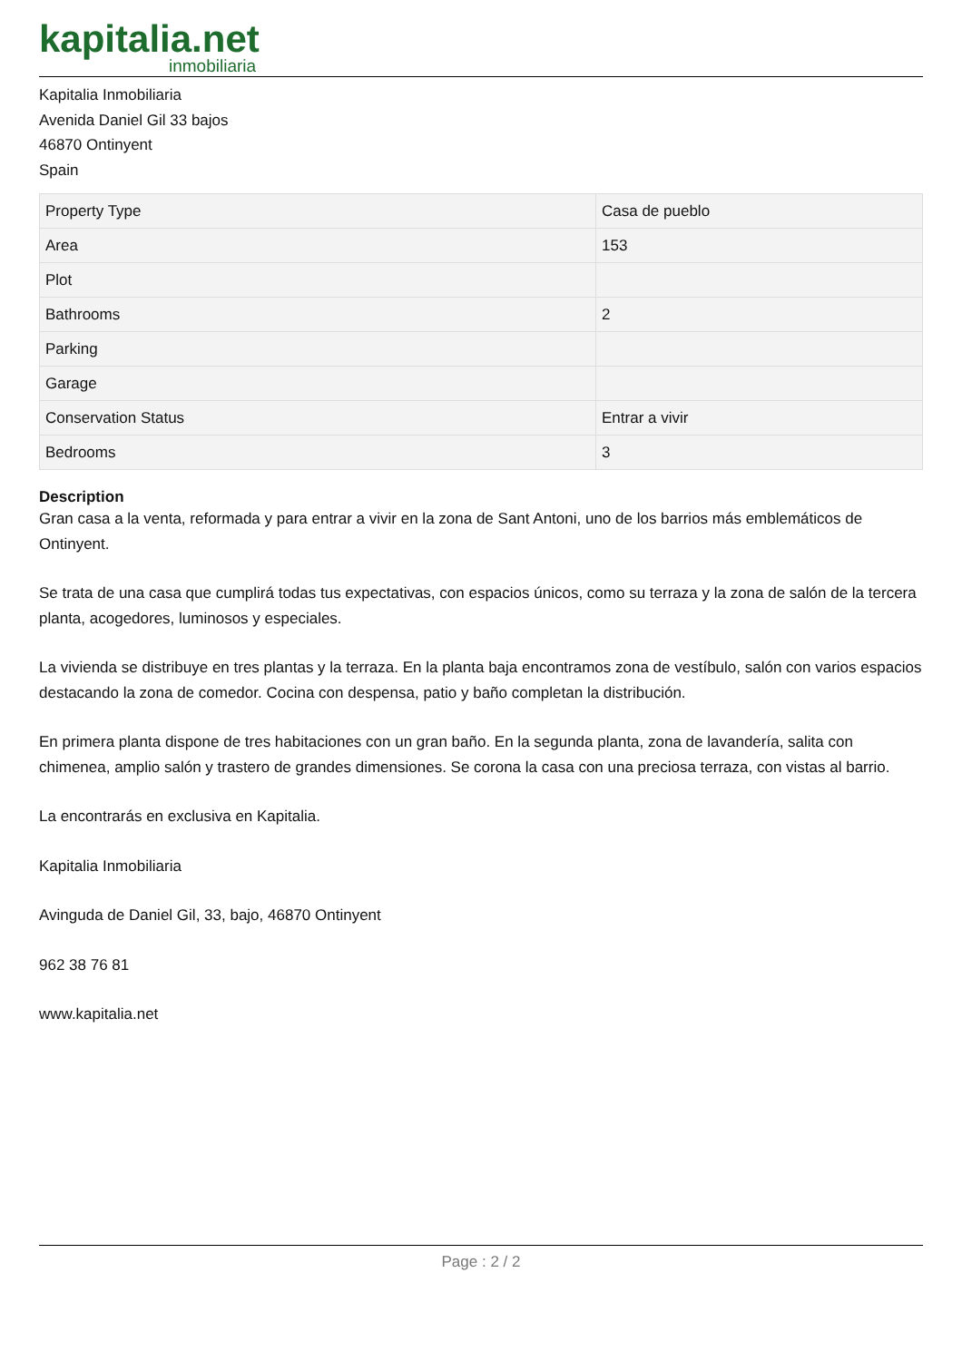kapitalia.net
inmobiliaria
Kapitalia Inmobiliaria
Avenida Daniel Gil 33 bajos
46870 Ontinyent
Spain
| Property Type | Casa de pueblo |
| Area | 153 |
| Plot | |
| Bathrooms | 2 |
| Parking | |
| Garage | |
| Conservation Status | Entrar a vivir |
| Bedrooms | 3 |
Description
Gran casa a la venta, reformada y para entrar a vivir en la zona de Sant Antoni, uno de los barrios más emblemáticos de Ontinyent.
Se trata de una casa que cumplirá todas tus expectativas, con espacios únicos, como su terraza y la zona de salón de la tercera planta, acogedores, luminosos y especiales.
La vivienda se distribuye en tres plantas y la terraza. En la planta baja encontramos zona de vestíbulo, salón con varios espacios destacando la zona de comedor. Cocina con despensa, patio y baño completan la distribución.
En primera planta dispone de tres habitaciones con un gran baño. En la segunda planta, zona de lavandería, salita con chimenea, amplio salón y trastero de grandes dimensiones. Se corona la casa con una preciosa terraza, con vistas al barrio.
La encontrarás en exclusiva en Kapitalia.
Kapitalia Inmobiliaria
Avinguda de Daniel Gil, 33, bajo, 46870 Ontinyent
962 38 76 81
www.kapitalia.net
Page : 2 / 2